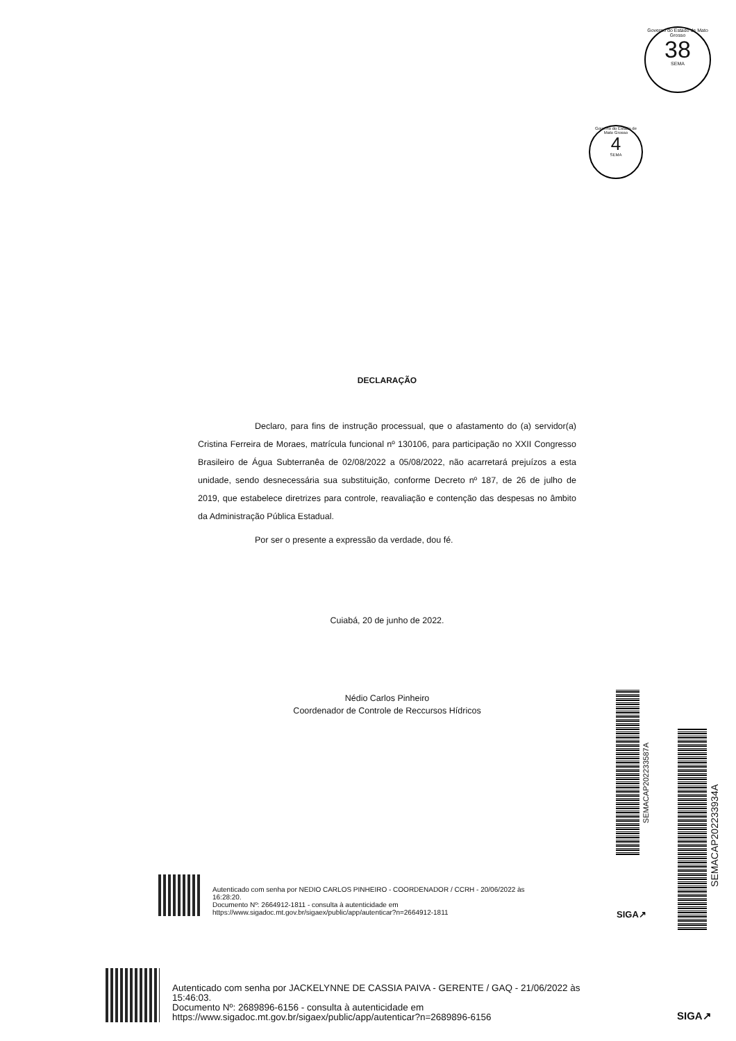Governo do Estado de Mato Grosso
38
SEMA
Governo do Estado de Mato Grosso
4
SEMA
DECLARAÇÃO
Declaro, para fins de instrução processual, que o afastamento do (a) servidor(a) Cristina Ferreira de Moraes, matrícula funcional nº 130106, para participação no XXII Congresso Brasileiro de Água Subterranêa de 02/08/2022 a 05/08/2022, não acarretará prejuízos a esta unidade, sendo desnecessária sua substituição, conforme Decreto nº 187, de 26 de julho de 2019, que estabelece diretrizes para controle, reavaliação e contenção das despesas no âmbito da Administração Pública Estadual.
Por ser o presente a expressão da verdade, dou fé.
Cuiabá, 20 de junho de 2022.
Nédio Carlos Pinheiro
Coordenador de Controle de Reccursos Hídricos
Autenticado com senha por NEDIO CARLOS PINHEIRO - COORDENADOR / CCRH - 20/06/2022 às
16:28:20.
Documento Nº: 2664912-1811 - consulta à autenticidade em
https://www.sigadoc.mt.gov.br/sigaex/public/app/autenticar?n=2664912-1811
SEMACAP202233587A
SIGA↗
SEMACAP202233934A
Autenticado com senha por JACKELYNNE DE CASSIA PAIVA - GERENTE / GAQ - 21/06/2022 às
15:46:03.
Documento Nº: 2689896-6156 - consulta à autenticidade em
https://www.sigadoc.mt.gov.br/sigaex/public/app/autenticar?n=2689896-6156
SIGA↗